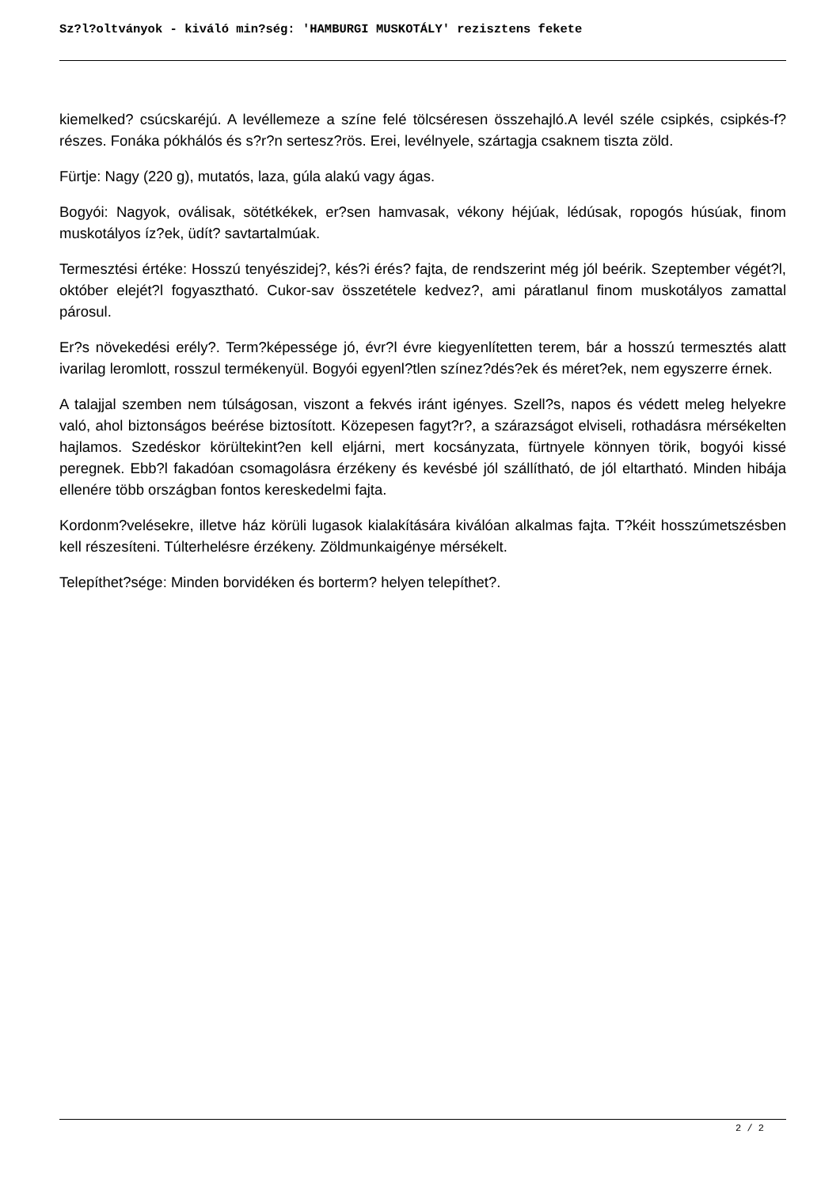Sz?l?oltványok - kiváló min?ség: 'HAMBURGI MUSKOTÁLY' rezisztens fekete
kiemelked? csúcskaréjú. A levéllemeze a színe felé tölcséresen összehajló.A levél széle csipkés, csipkés-f?részes. Fonáka pókhálós és s?r?n sertesz?rös. Erei, levélnyele, szártagja csaknem tiszta zöld.
Fürtje: Nagy (220 g), mutatós, laza, gúla alakú vagy ágas.
Bogyói: Nagyok, oválisak, sötétkékek, er?sen hamvasak, vékony héjúak, lédúsak, ropogós húsúak, finom muskotályos íz?ek, üdít? savtartalmúak.
Termesztési értéke: Hosszú tenyészidej?, kés?i érés? fajta, de rendszerint még jól beérik. Szeptember végét?l, október elejét?l fogyasztható. Cukor-sav összetétele kedvez?, ami páratlanul finom muskotályos zamattal párosul.
Er?s növekedési erély?. Term?képessége jó, évr?l évre kiegyenlítetten terem, bár a hosszú termesztés alatt ivarilag leromlott, rosszul termékenyül. Bogyói egyenl?tlen színez?dés?ek és méret?ek, nem egyszerre érnek.
A talajjal szemben nem túlságosan, viszont a fekvés iránt igényes. Szell?s, napos és védett meleg helyekre való, ahol biztonságos beérése biztosított. Közepesen fagyt?r?, a szárazságot elviseli, rothadásra mérsékelten hajlamos. Szedéskor körültekint?en kell eljárni, mert kocsányzata, fürtnyele könnyen törik, bogyói kissé peregnek. Ebb?l fakadóan csomagolásra érzékeny és kevésbé jól szállítható, de jól eltartható. Minden hibája ellenére több országban fontos kereskedelmi fajta.
Kordonm?velésekre, illetve ház körüli lugasok kialakítására kiválóan alkalmas fajta. T?kéit hosszúmetszésben kell részesíteni. Túlterhelésre érzékeny. Zöldmunkaigénye mérsékelt.
Telepíthet?sége: Minden borvidéken és borterm? helyen telepíthet?.
2 / 2